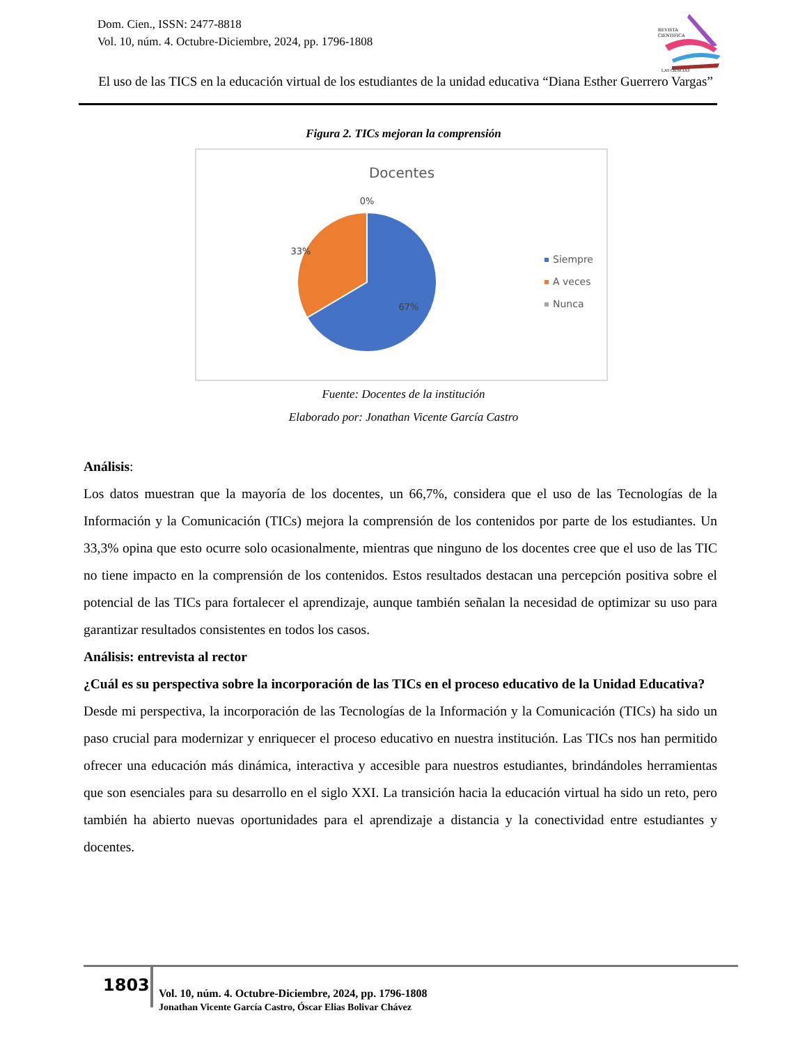Dom. Cien., ISSN: 2477-8818
Vol. 10, núm. 4. Octubre-Diciembre, 2024, pp. 1796-1808
REVISTA
CIENTIFICA
LAS CIENCIAS
El uso de las TICS en la educación virtual de los estudiantes de la unidad educativa “Diana Esther Guerrero Vargas”
Figura 2. TICs mejoran la comprensión
Docentes
0%
33%
67%
Siempre
A veces
Nunca
Fuente: Docentes de la institución
Elaborado por: Jonathan Vicente García Castro
Análisis:
Los datos muestran que la mayoría de los docentes, un 66,7%, considera que el uso de las Tecnologías de la Información y la Comunicación (TICs) mejora la comprensión de los contenidos por parte de los estudiantes. Un 33,3% opina que esto ocurre solo ocasionalmente, mientras que ninguno de los docentes cree que el uso de las TIC no tiene impacto en la comprensión de los contenidos. Estos resultados destacan una percepción positiva sobre el potencial de las TICs para fortalecer el aprendizaje, aunque también señalan la necesidad de optimizar su uso para garantizar resultados consistentes en todos los casos.
Análisis: entrevista al rector
¿Cuál es su perspectiva sobre la incorporación de las TICs en el proceso educativo de la Unidad Educativa?
Desde mi perspectiva, la incorporación de las Tecnologías de la Información y la Comunicación (TICs) ha sido un paso crucial para modernizar y enriquecer el proceso educativo en nuestra institución. Las TICs nos han permitido ofrecer una educación más dinámica, interactiva y accesible para nuestros estudiantes, brindándoles herramientas que son esenciales para su desarrollo en el siglo XXI. La transición hacia la educación virtual ha sido un reto, pero también ha abierto nuevas oportunidades para el aprendizaje a distancia y la conectividad entre estudiantes y docentes.
1803
Vol. 10, núm. 4. Octubre-Diciembre, 2024, pp. 1796-1808
Jonathan Vicente García Castro, Óscar Elias Bolivar Chávez